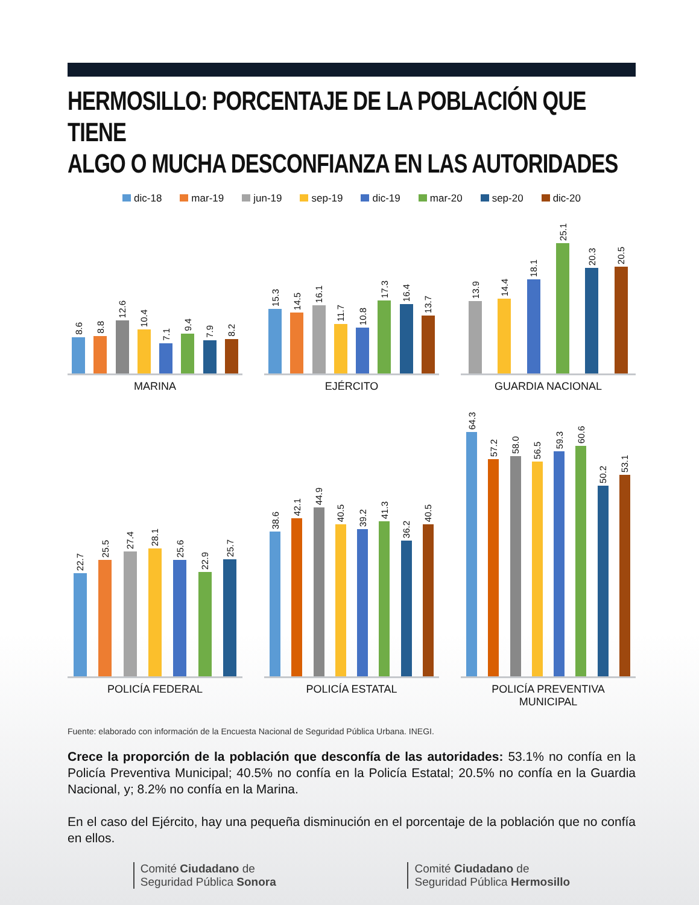HERMOSILLO: PORCENTAJE DE LA POBLACIÓN QUE TIENE
ALGO O MUCHA DESCONFIANZA EN LAS AUTORIDADES
dic-18 mar-19 jun-19 sep-19 dic-19 mar-20 sep-20 dic-20
8.6
8.8
12.6
10.4
7.1
9.4
7.9
8.2
MARINA
15.3
14.5
16.1
11.7
10.8
17.3
16.4
13.7
EJÉRCITO
13.9
14.4
18.1
25.1
20.3
20.5
GUARDIA NACIONAL
22.7
25.5
27.4
28.1
25.6
22.9
25.7
POLICÍA FEDERAL
38.6
42.1
44.9
40.5
39.2
41.3
36.2
40.5
POLICÍA ESTATAL
64.3
57.2
58.0
56.5
59.3
60.6
50.2
53.1
POLICÍA PREVENTIVA
MUNICIPAL
Fuente: elaborado con información de la Encuesta Nacional de Seguridad Pública Urbana. INEGI.
Crece la proporción de la población que desconfía de las autoridades: 53.1% no confía en la Policía Preventiva Municipal; 40.5% no confía en la Policía Estatal; 20.5% no confía en la Guardia Nacional, y; 8.2% no confía en la Marina.
En el caso del Ejército, hay una pequeña disminución en el porcentaje de la población que no confía en ellos.
Comité Ciudadano de
Seguridad Pública Sonora
Comité Ciudadano de
Seguridad Pública Hermosillo